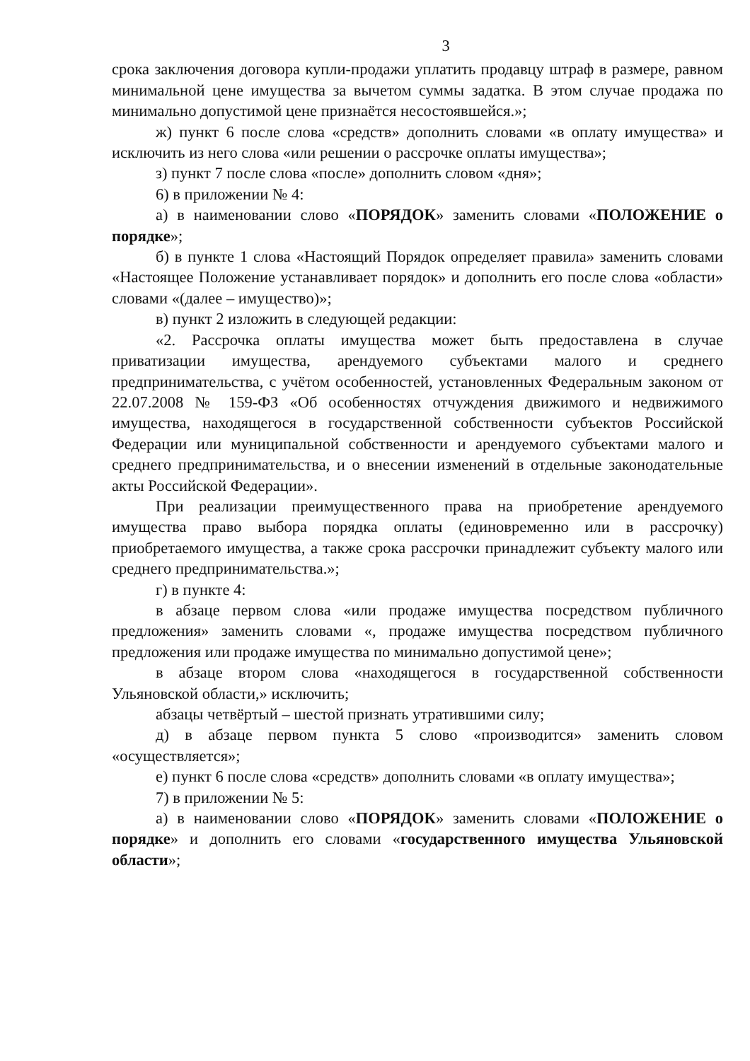3
срока заключения договора купли-продажи уплатить продавцу штраф в размере, равном минимальной цене имущества за вычетом суммы задатка. В этом случае продажа по минимально допустимой цене признаётся несостоявшейся.»;
ж) пункт 6 после слова «средств» дополнить словами «в оплату имущества» и исключить из него слова «или решении о рассрочке оплаты имущества»;
з) пункт 7 после слова «после» дополнить словом «дня»;
6) в приложении № 4:
а) в наименовании слово «ПОРЯДОК» заменить словами «ПОЛОЖЕНИЕ о порядке»;
б) в пункте 1 слова «Настоящий Порядок определяет правила» заменить словами «Настоящее Положение устанавливает порядок» и дополнить его после слова «области» словами «(далее – имущество)»;
в) пункт 2 изложить в следующей редакции:
«2. Рассрочка оплаты имущества может быть предоставлена в случае приватизации имущества, арендуемого субъектами малого и среднего предпринимательства, с учётом особенностей, установленных Федеральным законом от 22.07.2008 № 159-ФЗ «Об особенностях отчуждения движимого и недвижимого имущества, находящегося в государственной собственности субъектов Российской Федерации или муниципальной собственности и арендуемого субъектами малого и среднего предпринимательства, и о внесении изменений в отдельные законодательные акты Российской Федерации».
При реализации преимущественного права на приобретение арендуемого имущества право выбора порядка оплаты (единовременно или в рассрочку) приобретаемого имущества, а также срока рассрочки принадлежит субъекту малого или среднего предпринимательства.»;
г) в пункте 4:
в абзаце первом слова «или продаже имущества посредством публичного предложения» заменить словами «, продаже имущества посредством публичного предложения или продаже имущества по минимально допустимой цене»;
в абзаце втором слова «находящегося в государственной собственности Ульяновской области,» исключить;
абзацы четвёртый – шестой признать утратившими силу;
д) в абзаце первом пункта 5 слово «производится» заменить словом «осуществляется»;
е) пункт 6 после слова «средств» дополнить словами «в оплату имущества»;
7) в приложении № 5:
а) в наименовании слово «ПОРЯДОК» заменить словами «ПОЛОЖЕНИЕ о порядке» и дополнить его словами «государственного имущества Ульяновской области»;